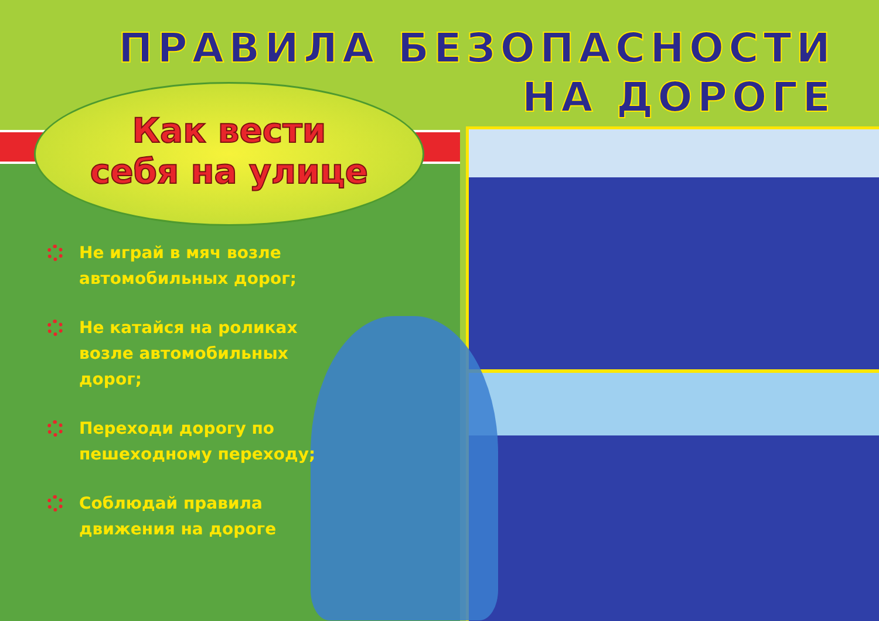ПРАВИЛА БЕЗОПАСНОСТИ
НА ДОРОГЕ
Как вести
себя на улице
Не играй в мяч возле автомобильных дорог;
Не катайся на роликах возле автомобильных дорог;
Переходи дорогу по пешеходному переходу;
Соблюдай правила движения на дороге